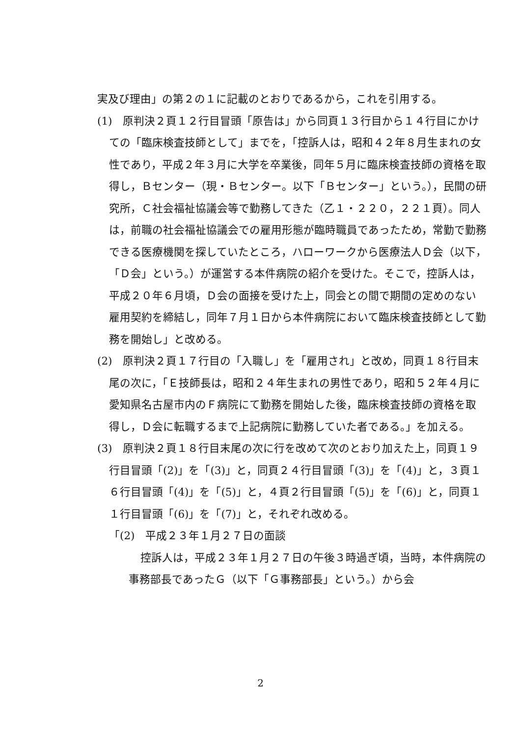実及び理由」の第２の１に記載のとおりであるから，これを引用する。
(1)　原判決２頁１２行目冒頭「原告は」から同頁１３行目から１４行目にかけての「臨床検査技師として」までを，「控訴人は，昭和４２年８月生まれの女性であり，平成２年３月に大学を卒業後，同年５月に臨床検査技師の資格を取得し，Ｂセンター（現・Ｂセンター。以下「Ｂセンター」という。），民間の研究所，Ｃ社会福祉協議会等で勤務してきた（乙１・２２０，２２１頁）。同人は，前職の社会福祉協議会での雇用形態が臨時職員であったため，常勤で勤務できる医療機関を探していたところ，ハローワークから医療法人Ｄ会（以下，「Ｄ会」という。）が運営する本件病院の紹介を受けた。そこで，控訴人は，平成２０年６月頃，Ｄ会の面接を受けた上，同会との間で期間の定めのない雇用契約を締結し，同年７月１日から本件病院において臨床検査技師として勤務を開始し」と改める。
(2)　原判決２頁１７行目の「入職し」を「雇用され」と改め，同頁１８行目末尾の次に，「Ｅ技師長は，昭和２４年生まれの男性であり，昭和５２年４月に愛知県名古屋市内のＦ病院にて勤務を開始した後，臨床検査技師の資格を取得し，Ｄ会に転職するまで上記病院に勤務していた者である。」を加える。
(3)　原判決２頁１８行目末尾の次に行を改めて次のとおり加えた上，同頁１９行目冒頭「(2)」を「(3)」と，同頁２４行目冒頭「(3)」を「(4)」と，３頁１６行目冒頭「(4)」を「(5)」と，４頁２行目冒頭「(5)」を「(6)」と，同頁１１行目冒頭「(6)」を「(7)」と，それぞれ改める。
「(2)　平成２３年１月２７日の面談
控訴人は，平成２３年１月２７日の午後３時過ぎ頃，当時，本件病院の事務部長であったＧ（以下「Ｇ事務部長」という。）から会
2